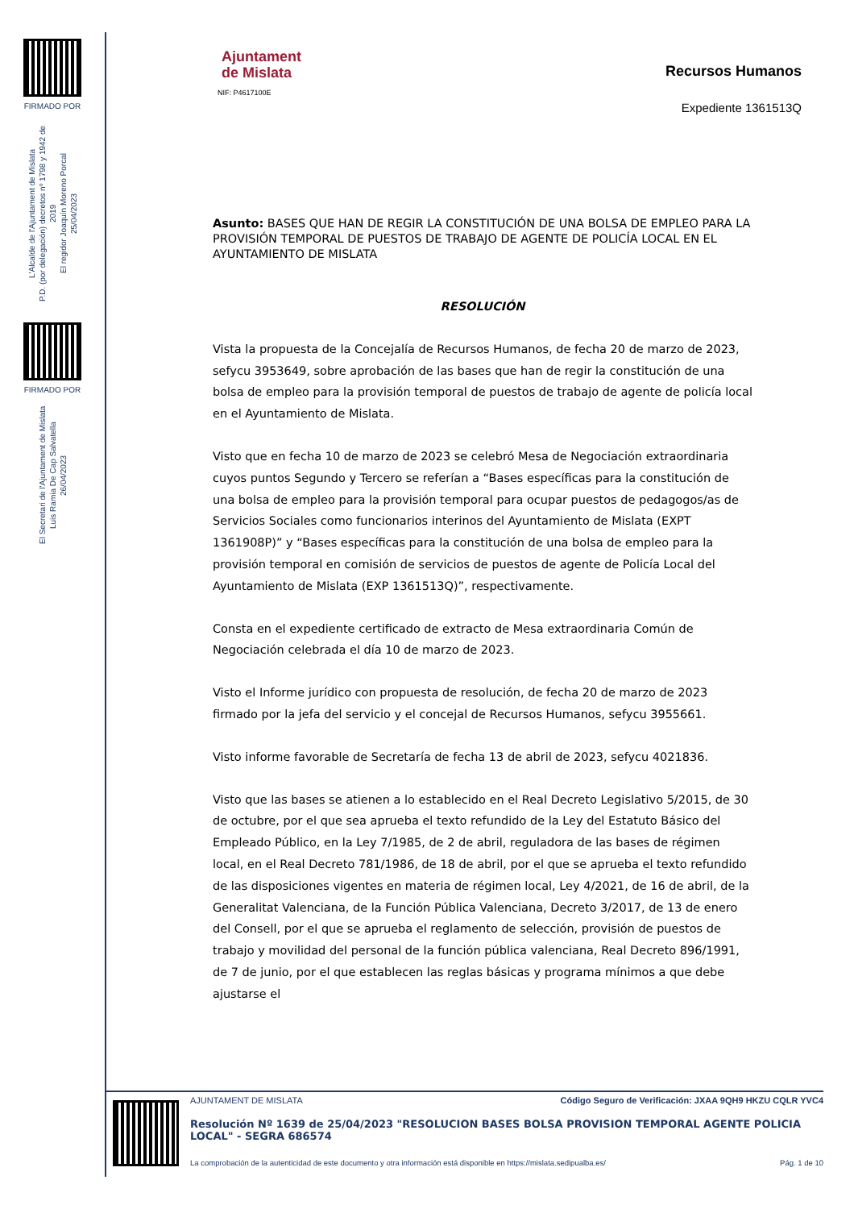FIRMADO POR
L'Alcalde de l'Ajuntament de Mislata
P.D. (por delegación) decretos nº 1798 y 1942 de 2019
El regidor Joaquín Moreno Porcal
25/04/2023
FIRMADO POR
El Secretari de l'Ajuntament de Mislata
Luis Ramia De Cap Salvatella
26/04/2023
Ajuntament
de Mislata
NIF: P4617100E
Recursos Humanos
Expediente 1361513Q
Asunto: BASES QUE HAN DE REGIR LA CONSTITUCIÓN DE UNA BOLSA DE EMPLEO PARA LA PROVISIÓN TEMPORAL DE PUESTOS DE TRABAJO DE AGENTE DE POLICÍA LOCAL EN EL AYUNTAMIENTO DE MISLATA
RESOLUCIÓN
Vista la propuesta de la Concejalía de Recursos Humanos, de fecha 20 de marzo de 2023, sefycu 3953649, sobre aprobación de las bases que han de regir la constitución de una bolsa de empleo para la provisión temporal de puestos de trabajo de agente de policía local en el Ayuntamiento de Mislata.
Visto que en fecha 10 de marzo de 2023 se celebró Mesa de Negociación extraordinaria cuyos puntos Segundo y Tercero se referían a “Bases específicas para la constitución de una bolsa de empleo para la provisión temporal para ocupar puestos de pedagogos/as de Servicios Sociales como funcionarios interinos del Ayuntamiento de Mislata (EXPT 1361908P)” y “Bases específicas para la constitución de una bolsa de empleo para la provisión temporal en comisión de servicios de puestos de agente de Policía Local del Ayuntamiento de Mislata (EXP 1361513Q)”, respectivamente.
Consta en el expediente certificado de extracto de Mesa extraordinaria Común de Negociación celebrada el día 10 de marzo de 2023.
Visto el Informe jurídico con propuesta de resolución, de fecha 20 de marzo de 2023 firmado por la jefa del servicio y el concejal de Recursos Humanos, sefycu 3955661.
Visto informe favorable de Secretaría de fecha 13 de abril de 2023, sefycu 4021836.
Visto que las bases se atienen a lo establecido en el Real Decreto Legislativo 5/2015, de 30 de octubre, por el que sea aprueba el texto refundido de la Ley del Estatuto Básico del Empleado Público, en la Ley 7/1985, de 2 de abril, reguladora de las bases de régimen local, en el Real Decreto 781/1986, de 18 de abril, por el que se aprueba el texto refundido de las disposiciones vigentes en materia de régimen local, Ley 4/2021, de 16 de abril, de la Generalitat Valenciana, de la Función Pública Valenciana, Decreto 3/2017, de 13 de enero del Consell, por el que se aprueba el reglamento de selección, provisión de puestos de trabajo y movilidad del personal de la función pública valenciana, Real Decreto 896/1991, de 7 de junio, por el que establecen las reglas básicas y programa mínimos a que debe ajustarse el
AJUNTAMENT DE MISLATA Código Seguro de Verificación: JXAA 9QH9 HKZU CQLR YVC4
Resolución Nº 1639 de 25/04/2023 "RESOLUCION BASES BOLSA PROVISION TEMPORAL AGENTE POLICIA LOCAL" - SEGRA 686574
La comprobación de la autenticidad de este documento y otra información está disponible en https://mislata.sedipualba.es/ Pág. 1 de 10